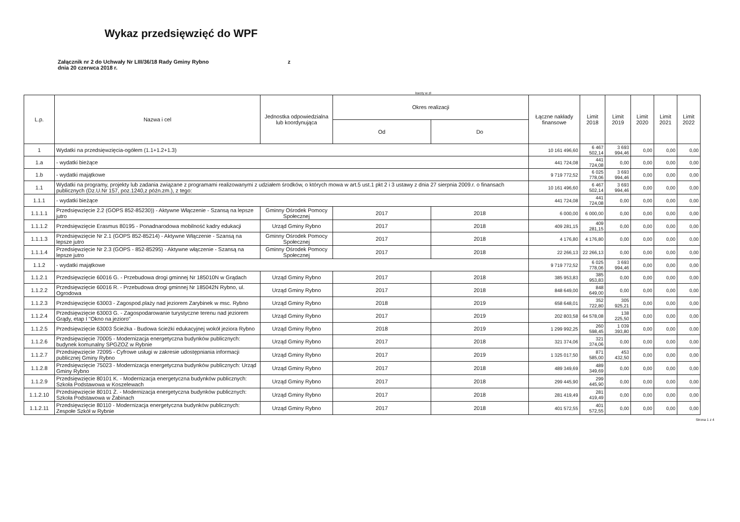Wykaz przedsięwzięć do WPF
Załącznik nr 2 do Uchwały Nr LIII/36/18 Rady Gminy Rybno
dnia 20 czerwca 2018 r.
z
kwoty w zł
| L.p. | Nazwa i cel | Jednostka odpowiedzialna lub koordynująca | Okres realizacji | | Łączne nakłady finansowe | Limit 2018 | Limit 2019 | Limit 2020 | Limit 2021 | Limit 2022 |
| --- | --- | --- | --- | --- | --- | --- | --- | --- | --- | --- |
| | | | Od | Do | | | | | | |
| 1 | Wydatki na przedsięwzięcia-ogółem (1.1+1.2+1.3) | | | | 10 161 496,60 | 6 467 502,14 | 3 693 994,46 | 0,00 | 0,00 | 0,00 |
| 1.a | - wydatki bieżące | | | | 441 724,08 | 441 724,08 | 0,00 | 0,00 | 0,00 | 0,00 |
| 1.b | - wydatki majątkowe | | | | 9 719 772,52 | 6 025 778,06 | 3 693 994,46 | 0,00 | 0,00 | 0,00 |
| 1.1 | Wydatki na programy, projekty lub zadania związane z programami realizowanymi z udziałem środków, o których mowa w art.5 ust.1 pkt 2 i 3 ustawy z dnia 27 sierpnia 2009.r. o finansach publicznych (Dz.U.Nr 157, poz.1240,z późn.zm.), z tego: | | | | 10 161 496,60 | 6 467 502,14 | 3 693 994,46 | 0,00 | 0,00 | 0,00 |
| 1.1.1 | - wydatki bieżące | | | | 441 724,08 | 441 724,08 | 0,00 | 0,00 | 0,00 | 0,00 |
| 1.1.1.1 | Przedsięwzięcie 2.2 (GOPS 852-85230)) - Aktywne Włączenie - Szansą na lepsze jutro | Gminny Ośrodek Pomocy Społecznej | 2017 | 2018 | 6 000,00 | 6 000,00 | 0,00 | 0,00 | 0,00 | 0,00 |
| 1.1.1.2 | Przedsięwzięcie Erasmus 80195 - Ponadnarodowa mobilność kadry edukacji | Urząd Gminy Rybno | 2017 | 2018 | 409 281,15 | 409 281,15 | 0,00 | 0,00 | 0,00 | 0,00 |
| 1.1.1.3 | Przedsięwzięcie Nr 2.1 (GOPS 852-85214) - Aktywne Włączenie - Szansą na lepsze jutro | Gminny Ośrodek Pomocy Społecznej | 2017 | 2018 | 4 176,80 | 4 176,80 | 0,00 | 0,00 | 0,00 | 0,00 |
| 1.1.1.4 | Przedsięwzięcie Nr 2.3 (GOPS - 852-85295) - Aktywne włączenie - Szansą na lepsze jutro | Gminny Ośrodek Pomocy Społecznej | 2017 | 2018 | 22 266,13 | 22 266,13 | 0,00 | 0,00 | 0,00 | 0,00 |
| 1.1.2 | - wydatki majątkowe | | | | 9 719 772,52 | 6 025 778,06 | 3 693 994,46 | 0,00 | 0,00 | 0,00 |
| 1.1.2.1 | Przedsięwzięcie 60016 G. - Przebudowa drogi gminnej Nr 185010N w Grądach | Urząd Gminy Rybno | 2017 | 2018 | 385 953,83 | 385 953,83 | 0,00 | 0,00 | 0,00 | 0,00 |
| 1.1.2.2 | Przedsięwzięcie 60016 R. - Przebudowa drogi gminnej Nr 185042N Rybno, ul. Ogrodowa | Urząd Gminy Rybno | 2017 | 2018 | 848 649,00 | 848 649,00 | 0,00 | 0,00 | 0,00 | 0,00 |
| 1.1.2.3 | Przedsięwzięcie 63003 - Zagospod.plaży nad jeziorem Zarybinek w msc. Rybno | Urząd Gminy Rybno | 2018 | 2019 | 658 648,01 | 352 722,80 | 305 925,21 | 0,00 | 0,00 | 0,00 |
| 1.1.2.4 | Przedsięwzięcie 63003 G. - Zagospodarowanie turystyczne terenu nad jeziorem Grądy, etap I "Okno na jezioro" | Urząd Gminy Rybno | 2017 | 2019 | 202 803,58 | 64 578,08 | 138 225,50 | 0,00 | 0,00 | 0,00 |
| 1.1.2.5 | Przedsięwzięcie 63003 Ścieżka - Budowa ścieżki edukacyjnej wokół jeziora Rybno | Urząd Gminy Rybno | 2018 | 2019 | 1 299 992,25 | 260 598,45 | 1 039 393,80 | 0,00 | 0,00 | 0,00 |
| 1.1.2.6 | Przedsięwzięcie 70005 - Modernizacja energetyczna budynków publicznych: budynek komunalny SPGZOZ w Rybnie | Urząd Gminy Rybno | 2017 | 2018 | 321 374,06 | 321 374,06 | 0,00 | 0,00 | 0,00 | 0,00 |
| 1.1.2.7 | Przedsięwzięcie 72095 - Cyfrowe usługi w zakresie udostępniania informacji publicznej Gminy Rybno | Urząd Gminy Rybno | 2017 | 2019 | 1 325 017,50 | 871 585,00 | 453 432,50 | 0,00 | 0,00 | 0,00 |
| 1.1.2.8 | Przedsięwzięcie 75023 - Modernizacja energetyczna budynków publicznych: Urząd Gminy Rybno | Urząd Gminy Rybno | 2017 | 2018 | 489 349,69 | 489 349,69 | 0,00 | 0,00 | 0,00 | 0,00 |
| 1.1.2.9 | Przedsięwzięcie 80101 K. - Modernizacja energetyczna budynków publicznych: Szkoła Podstawowa w Koszelewach | Urząd Gminy Rybno | 2017 | 2018 | 299 445,90 | 299 445,90 | 0,00 | 0,00 | 0,00 | 0,00 |
| 1.1.2.10 | Przedsięwzięcie 80101 Ż. - Modernizacja energetyczna budynków publicznych: Szkoła Podstawowa w Żabinach | Urząd Gminy Rybno | 2017 | 2018 | 281 419,49 | 281 419,49 | 0,00 | 0,00 | 0,00 | 0,00 |
| 1.1.2.11 | Przedsięwzięcie 80110 - Modernizacja energetyczna budynków publicznych: Zespołe Szkół w Rybnie | Urząd Gminy Rybno | 2017 | 2018 | 401 572,55 | 401 572,55 | 0,00 | 0,00 | 0,00 | 0,00 |
Strona 1 z 4